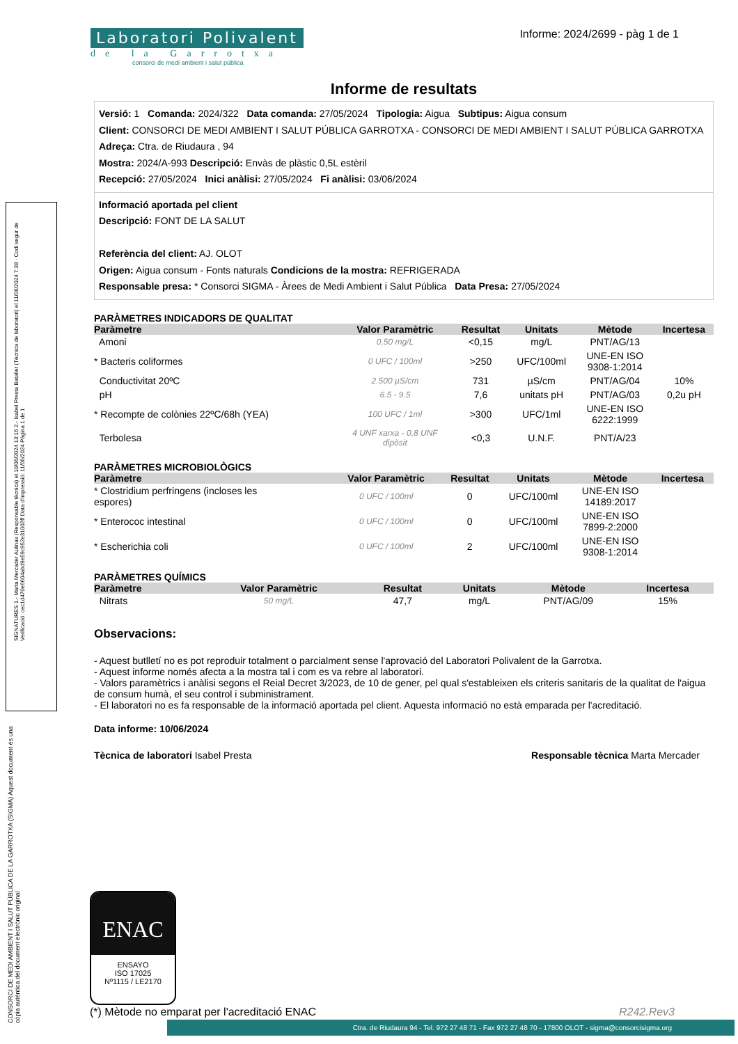SIGNATURES 1.- Marta Mercader Aulinas (Responsable tècnica) el 10/06/2024 13:16 2.- Isabel Presta Bataller (Tècnica de laboratori) el 11/06/2024 7:38 · Codi segur de Verificació: cec1d470e6604abd9e59c952e31002ff Data d'impressió: 11/06/2024 Pàgina 1 de 1
CONSORCI DE MEDI AMBIENT I SALUT PÚBLICA DE LA GARROTXA (SIGMA) Aquest document és una còpia autèntica del document electrònic original
Laboratori Polivalent
de la Garrotxa
consorci de medi ambient i salut pública
Informe: 2024/2699 - pàg 1 de 1
Informe de resultats
Versió: 1 Comanda: 2024/322 Data comanda: 27/05/2024 Tipologia: Aigua Subtipus: Aigua consum
Client: CONSORCI DE MEDI AMBIENT I SALUT PÚBLICA GARROTXA - CONSORCI DE MEDI AMBIENT I SALUT PÚBLICA GARROTXA
Adreça: Ctra. de Riudaura , 94
Mostra: 2024/A-993 Descripció: Envàs de plàstic 0,5L estèril
Recepció: 27/05/2024 Inici anàlisi: 27/05/2024 Fi anàlisi: 03/06/2024
Informació aportada pel client
Descripció: FONT DE LA SALUT
Referència del client: AJ. OLOT
Origen: Aigua consum - Fonts naturals Condicions de la mostra: REFRIGERADA
Responsable presa: * Consorci SIGMA - Àrees de Medi Ambient i Salut Pública Data Presa: 27/05/2024
PARÀMETRES INDICADORS DE QUALITAT
| Paràmetre | Valor Paramètric | Resultat | Unitats | Mètode | Incertesa |
| --- | --- | --- | --- | --- | --- |
| Amoni | 0,50 mg/L | <0,15 | mg/L | PNT/AG/13 | |
| * Bacteris coliformes | 0 UFC / 100ml | >250 | UFC/100ml | UNE-EN ISO 9308-1:2014 | |
| Conductivitat 20ºC | 2.500 µS/cm | 731 | µS/cm | PNT/AG/04 | 10% |
| pH | 6.5 - 9.5 | 7,6 | unitats pH | PNT/AG/03 | 0,2u pH |
| * Recompte de colònies 22ºC/68h (YEA) | 100 UFC / 1ml | >300 | UFC/1ml | UNE-EN ISO 6222:1999 | |
| Terbolesa | 4 UNF xarxa - 0,8 UNF dipòsit | <0,3 | U.N.F. | PNT/A/23 | |
PARÀMETRES MICROBIOLÒGICS
| Paràmetre | Valor Paramètric | Resultat | Unitats | Mètode | Incertesa |
| --- | --- | --- | --- | --- | --- |
| * Clostridium perfringens (incloses les espores) | 0 UFC / 100ml | 0 | UFC/100ml | UNE-EN ISO 14189:2017 | |
| * Enterococ intestinal | 0 UFC / 100ml | 0 | UFC/100ml | UNE-EN ISO 7899-2:2000 | |
| * Escherichia coli | 0 UFC / 100ml | 2 | UFC/100ml | UNE-EN ISO 9308-1:2014 | |
PARÀMETRES QUÍMICS
| Paràmetre | Valor Paramètric | Resultat | Unitats | Mètode | Incertesa |
| --- | --- | --- | --- | --- | --- |
| Nitrats | 50 mg/L | 47,7 | mg/L | PNT/AG/09 | 15% |
Observacions:
- Aquest butlletí no es pot reproduir totalment o parcialment sense l'aprovació del Laboratori Polivalent de la Garrotxa.
- Aquest informe només afecta a la mostra tal i com es va rebre al laboratori.
- Valors paramètrics i anàlisi segons el Reial Decret 3/2023, de 10 de gener, pel qual s'estableixen els criteris sanitaris de la qualitat de l'aigua de consum humà, el seu control i subministrament.
- El laboratori no es fa responsable de la informació aportada pel client. Aquesta informació no està emparada per l'acreditació.
Data informe: 10/06/2024
Tècnica de laboratori Isabel Presta Responsable tècnica Marta Mercader
ENAC
ENSAYO
ISO 17025
Nº1115 / LE2170
(*) Mètode no emparat per l'acreditació ENAC R242.Rev3
Ctra. de Riudaura 94 - Tel. 972 27 48 71 - Fax 972 27 48 70 - 17800 OLOT - sigma@consorcisigma.org